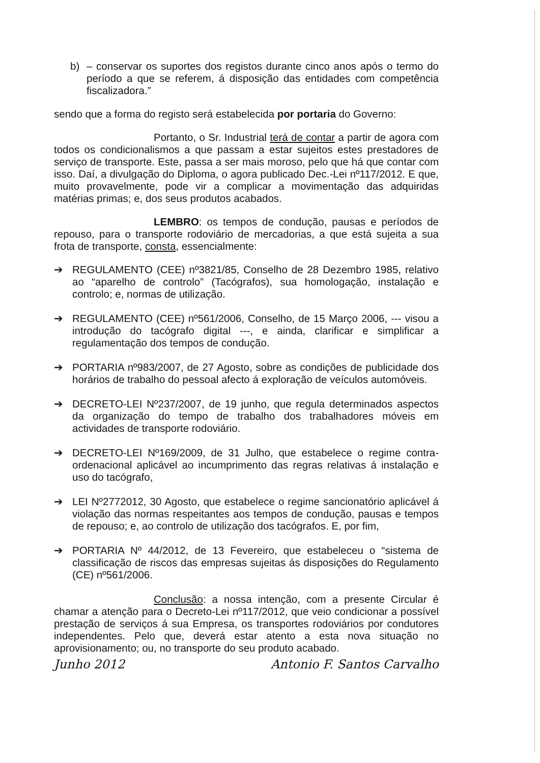b) – conservar os suportes dos registos durante cinco anos após o termo do período a que se referem, á disposição das entidades com competência fiscalizadora.”
sendo que a forma do registo será estabelecida por portaria do Governo:
Portanto, o Sr. Industrial terá de contar a partir de agora com todos os condicionalismos a que passam a estar sujeitos estes prestadores de serviço de transporte. Este, passa a ser mais moroso, pelo que há que contar com isso. Daí, a divulgação do Diploma, o agora publicado Dec.-Lei nº117/2012. E que, muito provavelmente, pode vir a complicar a movimentação das adquiridas matérias primas; e, dos seus produtos acabados.
LEMBRO: os tempos de condução, pausas e períodos de repouso, para o transporte rodoviário de mercadorias, a que está sujeita a sua frota de transporte, consta, essencialmente:
➔ REGULAMENTO (CEE) nº3821/85, Conselho de 28 Dezembro 1985, relativo ao “aparelho de controlo” (Tacógrafos), sua homologação, instalação e controlo; e, normas de utilização.
➔ REGULAMENTO (CEE) nº561/2006, Conselho, de 15 Março 2006, --- visou a introdução do tacógrafo digital ---, e ainda, clarificar e simplificar a regulamentação dos tempos de condução.
➔ PORTARIA nº983/2007, de 27 Agosto, sobre as condições de publicidade dos horários de trabalho do pessoal afecto á exploração de veículos automóveis.
➔ DECRETO-LEI Nº237/2007, de 19 junho, que regula determinados aspectos da organização do tempo de trabalho dos trabalhadores móveis em actividades de transporte rodoviário.
➔ DECRETO-LEI Nº169/2009, de 31 Julho, que estabelece o regime contra-ordenacional aplicável ao incumprimento das regras relativas á instalação e uso do tacógrafo,
➔ LEI Nº2772012, 30 Agosto, que estabelece o regime sancionatório aplicável á violação das normas respeitantes aos tempos de condução, pausas e tempos de repouso; e, ao controlo de utilização dos tacógrafos. E, por fim,
➔ PORTARIA Nº 44/2012, de 13 Fevereiro, que estabeleceu o “sistema de classificação de riscos das empresas sujeitas ás disposições do Regulamento (CE) nº561/2006.
Conclusão: a nossa intenção, com a presente Circular é chamar a atenção para o Decreto-Lei nº117/2012, que veio condicionar a possível prestação de serviços á sua Empresa, os transportes rodoviários por condutores independentes. Pelo que, deverá estar atento a esta nova situação no aprovisionamento; ou, no transporte do seu produto acabado.
Junho 2012 Antonio F. Santos Carvalho